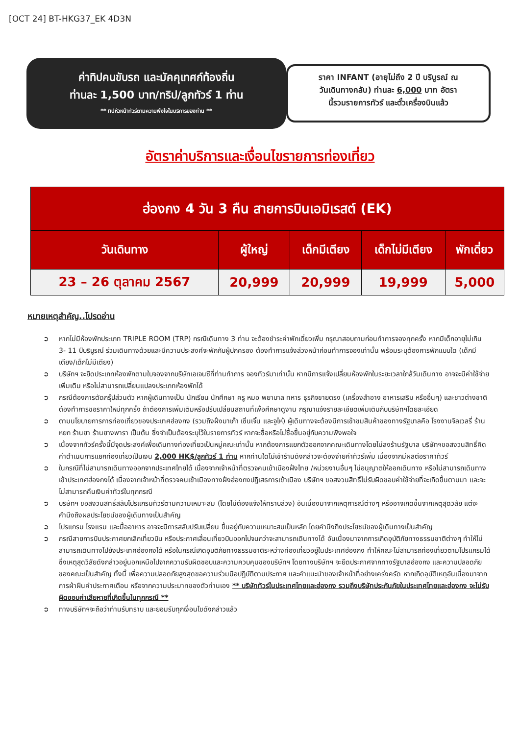[OCT 24] BT-HKG37_EK 4D3N
ค่าทิปคนขับรถ และมัคคุเทศก์ท้องถิ่น
ท่านละ 1,500 บาท/ทริป/ลูกทัวร์ 1 ท่าน
** ทิปหัวหน้าทัวร์ตามความพึงใจในบริการของท่าน **
ราคา INFANT (อายุไม่ถึง 2 ปี บริบูรณ์ ณ
วันเดินทางกลับ) ท่านละ 6,000 บาท อัตรา
นี้รวมรายการทัวร์ และตั๋วเครื่องบินแล้ว
อัตราค่าบริการและเงื่อนไขรายการท่องเที่ยว
| ฮ่องกง 4 วัน 3 คืน สายการบินเอมิเรสต์ (EK) | | | | |
| --- | --- | --- | --- | --- |
| วันเดินทาง | ผู้ใหญ่ | เด็กมีเตียง | เด็กไม่มีเตียง | พักเดี่ยว |
| 23 – 26 ตุลาคม 2567 | 20,999 | 20,999 | 19,999 | 5,000 |
หมายเหตุสำคัญ..โปรดอ่าน
➲ หากไม่มีห้องพักประเภท TRIPLE ROOM (TRP) กรณีเดินทาง 3 ท่าน จะต้องชำระค่าพักเดี่ยวเพิ่ม กรุณาสอบถามก่อนทำการจองทุกครั้ง หากมีเด็กอายุไม่เกิน 3- 11 ปีบริบูรณ์ ร่วมเดินทางด้วยและมีความประสงค์จะพักกับผู้ปกครอง ต้องทำการแจ้งล่วงหน้าก่อนทำการจองเท่านั้น พร้อมระบุต้องการพักแบบใด (เด็กมีเตียง/เด็กไม่มีเตียง)
➲ บริษัทฯ จะยึดประเภทห้องพักตามใบจองจากบริษัทเอเจนซีที่ท่านทำการ จองทัวร์มาเท่านั้น หากมีการแจ้งเปลี่ยนห้องพักในระยะเวลาใกล้วันเดินทาง อาจจะมีค่าใช้จ่ายเพิ่มเติม หรือไม่สามารถเปลี่ยนแปลงประเภทห้องพักได้
➲ กรณีต้องการตัดกรุ๊ปส่วนตัว หากผู้เดินทางเป็น นักเรียน นักศึกษา ครู หมอ พยาบาล ทหาร ธุรกิจขายตรง (เครื่องสำอาง อาหารเสริม หรืออื่นๆ) และชาวต่างชาติ ต้องทำการขอราคาใหม่ทุกครั้ง ถ้าต้องการเพิ่มเติมหรือปรับเปลี่ยนสถานที่เพื่อศึกษาดูงาน กรุณาแจ้งรายละเอียดเพิ่มเติมกับบริษัทฯโดยละเอียด
➲ ตามนโยบายการการท่องเที่ยวของประเทศฮ่องกง (รวมถึงฝั่งมาเก๊า เซิ่นเจิ้น และจูไห่) ผู้เดินทางจะต้องมีการเข้าชมสินค้าของทางรัฐบาลคือ โรงงานจิลเวลรี่ ร้านหยก ร้านยา ร้านยางพารา เป็นต้น ซึ่งจำเป็นต้องระบุไว้ในรายการทัวร์ หากจะซื้อหรือไม่ซื้อขึ้นอยู่กับความพึงพอใจ
➲ เนื่องจากทัวร์ครั้งนี้มีจุดประสงค์เพื่อเดินทางท่องเที่ยวเป็นหมู่คณะเท่านั้น หากต้องการแยกตัวออกจากคณะเดินทางโดยไม่ลงร้านรัฐบาล บริษัทฯขอสงวนสิทธิ์คิดค่าดำเนินการแยกท่องเที่ยวเป็นเงิน 2,000 HK$/ลูกทัวร์ 1 ท่าน หากท่านใดไม่เข้าร้านดังกล่าวจะต้องจ่ายค่าทัวร์เพิ่ม เนื่องจากมีผลต่อราคาทัวร์
➲ ในกรณีที่ไม่สามารถเดินทางออกจากประเทศไทยได้ เนื่องจากเจ้าหน้าที่ตรวจคนเข้าเมืองฝั่งไทย /หน่วยงานอื่นๆ ไม่อนุญาตให้ออกเดินทาง หรือไม่สามารถเดินทางเข้าประเทศฮ่องกงได้ เนื่องจากเจ้าหน้าที่ตรวจคนเข้าเมืองทางฝั่งฮ่องกงปฏิเสธการเข้าเมือง บริษัทฯ ขอสงวนสิทธิ์ไม่รับผิดชอบค่าใช้จ่ายที่จะเกิดขึ้นตามมา และจะไม่สามารถคืนเงินค่าทัวร์ในทุกกรณี
➲ บริษัทฯ ขอสงวนสิทธิ์สลับโปรแกรมทัวร์ตามความเหมาะสม (โดยไม่ต้องแจ้งให้ทราบล่วง) อันเนื่องมาจากเหตุการณ์ต่างๆ หรืออาจเกิดขึ้นจากเหตุสุดวิสัย แต่จะคำนึงถึงผลประโยชน์ของผู้เดินทางเป็นสำคัญ
➲ โปรแกรม โรงแรม และมื้ออาหาร อาจจะมีการสลับปรับเปลี่ยน ขึ้นอยู่กับความเหมาะสมเป็นหลัก โดยคำนึงถึงประโยชน์ของผู้เดินทางเป็นสำคัญ
➲ กรณีสายการบินประกาศยกเลิกเที่ยวบิน หรือประกาศเลื่อนเที่ยวบินออกไปจนกว่าจะสามารถเดินทางได้ อันเนื่องมาจากการเกิดอุบัติภัยทางธรรมชาติต่างๆ ทำให้ไม่สามารถเดินทางไปยังประเทศฮ่องกงได้ หรือในกรณีเกิดอุบติภัยทางธรรมชาติระหว่างท่องเที่ยวอยู่ในประเทศฮ่องกง ทำให้คณะไม่สามารถท่องเที่ยวตามโปรแกรมได้ ซึ่งเหตุสุดวิสัยดังกล่าวอยู่นอกเหนือไปจากความรับผิดชอบและความควบคุมของบริษัทฯ โดยทางบริษัทฯ จะยึดประกาศจากทางรัฐบาลฮ่องกง และความปลอดภัยของคณะเป็นสำคัญ ทั้งนี้ เพื่อความปลอดภัยสูงสุดขอความร่วมมือปฏิบัติตามประกาศ และคำแนะนำของเจ้าหน้าที่อย่างเคร่งครัด หากเกิดอุบัติเหตุอันเนื่องมาจากการฝ่าฝืนคำประกาศเตือน หรือจากความประมาทของตัวท่านเอง ** บริษัททัวร์ในประเทศไทยและฮ่องกง รวมถึงบริษัทประกันภัยในประเทศไทยและฮ่องกง จะไม่รับผิดชอบค่าเสียหายที่เกิดขึ้นในทุกกรณี **
➲ ทางบริษัทฯจะถือว่าท่านรับทราบ และยอมรับทุกเงื่อนไขดังกล่าวแล้ว